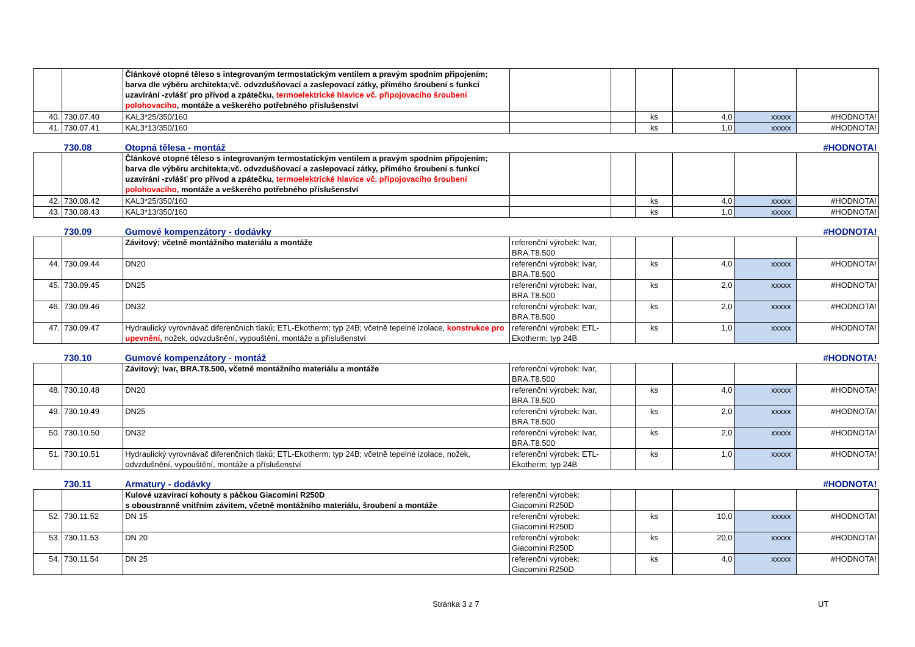| | | Článkové otopné těleso s integrovaným termostatickým ventilem a pravým spodním připojením; barva dle výběru architekta;vč. odvzdušňovací a zaslepovací zátky, přímého šroubení s funkcí uzavírání -zvlášť pro přívod a zpátečku, termoelektrické hlavice vč. připojovacího šroubení polohovacího , montáže a veškerého potřebného příslušenství | | | | | | |
| 40. | 730.07.40 | KAL3*25/350/160 | | | ks | 4,0 | xxxxx | #HODNOTA! |
| 41. | 730.07.41 | KAL3*13/350/160 | | | ks | 1,0 | xxxxx | #HODNOTA! |
| | 730.08 | Otopná tělesa - montáž | | | | | #HODNOTA! | |
| | | Článkové otopné těleso s integrovaným termostatickým ventilem a pravým spodním připojením; barva dle výběru architekta;vč. odvzdušňovací a zaslepovací zátky, přímého šroubení s funkcí uzavírání -zvlášť pro přívod a zpátečku, termoelektrické hlavice vč. připojovacího šroubení polohovacího, montáže a veškerého potřebného příslušenství | | | | | | |
| 42. | 730.08.42 | KAL3*25/350/160 | | | ks | 4,0 | xxxxx | #HODNOTA! |
| 43. | 730.08.43 | KAL3*13/350/160 | | | ks | 1,0 | xxxxx | #HODNOTA! |
| | 730.09 | Gumové kompenzátory - dodávky | | | | | #HODNOTA! | |
| | | Závitový; včetně montážního materiálu a montáže | referenční výrobek: Ivar, BRA.T8.500 | | | | | |
| 44. | 730.09.44 | DN20 | referenční výrobek: Ivar, BRA.T8.500 | | ks | 4,0 | xxxxx | #HODNOTA! |
| 45. | 730.09.45 | DN25 | referenční výrobek: Ivar, BRA.T8.500 | | ks | 2,0 | xxxxx | #HODNOTA! |
| 46. | 730.09.46 | DN32 | referenční výrobek: Ivar, BRA.T8.500 | | ks | 2,0 | xxxxx | #HODNOTA! |
| 47. | 730.09.47 | Hydraulický vyrovnávač diferenčních tlaků; ETL-Ekotherm; typ 24B; včetně tepelné izolace, konstrukce pro upevnění, nožek, odvzdušnění, vypouštění, montáže a příslušenství | referenční výrobek: ETL-Ekotherm; typ 24B | | ks | 1,0 | xxxxx | #HODNOTA! |
| | 730.10 | Gumové kompenzátory - montáž | | | | | #HODNOTA! | |
| | | Závitový; Ivar, BRA.T8.500, včetně montážního materiálu a montáže | referenční výrobek: Ivar, BRA.T8.500 | | | | | |
| 48. | 730.10.48 | DN20 | referenční výrobek: Ivar, BRA.T8.500 | | ks | 4,0 | xxxxx | #HODNOTA! |
| 49. | 730.10.49 | DN25 | referenční výrobek: Ivar, BRA.T8.500 | | ks | 2,0 | xxxxx | #HODNOTA! |
| 50. | 730.10.50 | DN32 | referenční výrobek: Ivar, BRA.T8.500 | | ks | 2,0 | xxxxx | #HODNOTA! |
| 51. | 730.10.51 | Hydraulický vyrovnávač diferenčních tlaků; ETL-Ekotherm; typ 24B; včetně tepelné izolace, nožek, odvzdušnění, vypouštění, montáže a příslušenství | referenční výrobek: ETL-Ekotherm; typ 24B | | ks | 1,0 | xxxxx | #HODNOTA! |
| | 730.11 | Armatury - dodávky | | | | | #HODNOTA! | |
| | | Kulové uzavírací kohouty s páčkou Giacomini R250D s oboustranně vnitřním závitem, včetně montážního materiálu, šroubení a montáže | referenční výrobek: Giacomini R250D | | | | | |
| 52. | 730.11.52 | DN 15 | referenční výrobek: Giacomini R250D | | ks | 10,0 | xxxxx | #HODNOTA! |
| 53. | 730.11.53 | DN 20 | referenční výrobek: Giacomini R250D | | ks | 20,0 | xxxxx | #HODNOTA! |
| 54. | 730.11.54 | DN 25 | referenční výrobek: Giacomini R250D | | ks | 4,0 | xxxxx | #HODNOTA! |
Stránka 3 z 7 UT